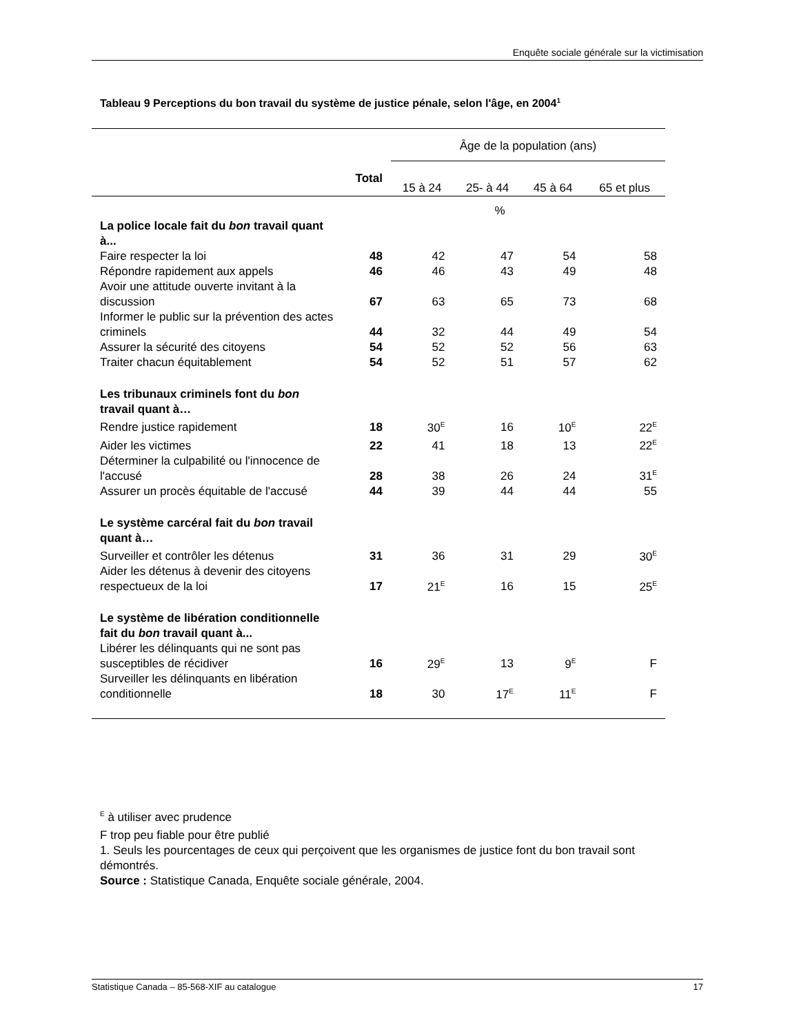Enquête sociale générale sur la victimisation
Tableau 9 Perceptions du bon travail du système de justice pénale, selon l'âge, en 2004<sup>1</sup>
| | | Âge de la population (ans) | | | |
| --- | --- | --- | --- | --- | --- |
| | Total | 15 à 24 | 25- à 44 | 45 à 64 | 65 et plus |
| | % | | | | |
| La police locale fait du bon travail quant à... | | | | | |
| Faire respecter la loi | 48 | 42 | 47 | 54 | 58 |
| Répondre rapidement aux appels | 46 | 46 | 43 | 49 | 48 |
| Avoir une attitude ouverte invitant à la discussion | 67 | 63 | 65 | 73 | 68 |
| Informer le public sur la prévention des actes criminels | 44 | 32 | 44 | 49 | 54 |
| Assurer la sécurité des citoyens | 54 | 52 | 52 | 56 | 63 |
| Traiter chacun équitablement | 54 | 52 | 51 | 57 | 62 |
| Les tribunaux criminels font du bon travail quant à… | | | | | |
| Rendre justice rapidement | 18 | 30<sup>E</sup> | 16 | 10<sup>E</sup> | 22<sup>E</sup> |
| Aider les victimes | 22 | 41 | 18 | 13 | 22<sup>E</sup> |
| Déterminer la culpabilité ou l'innocence de l'accusé | 28 | 38 | 26 | 24 | 31<sup>E</sup> |
| Assurer un procès équitable de l'accusé | 44 | 39 | 44 | 44 | 55 |
| Le système carcéral fait du bon travail quant à… | | | | | |
| Surveiller et contrôler les détenus | 31 | 36 | 31 | 29 | 30<sup>E</sup> |
| Aider les détenus à devenir des citoyens respectueux de la loi | 17 | 21<sup>E</sup> | 16 | 15 | 25<sup>E</sup> |
| Le système de libération conditionnelle fait du bon travail quant à... | | | | | |
| Libérer les délinquants qui ne sont pas susceptibles de récidiver | 16 | 29<sup>E</sup> | 13 | 9<sup>E</sup> | F |
| Surveiller les délinquants en libération conditionnelle | 18 | 30 | 17<sup>E</sup> | 11<sup>E</sup> | F |
<sup>E</sup> à utiliser avec prudence
F trop peu fiable pour être publié
1. Seuls les pourcentages de ceux qui perçoivent que les organismes de justice font du bon travail sont démontrés.
Source : Statistique Canada, Enquête sociale générale, 2004.
Statistique Canada – 85-568-XIF au catalogue 17